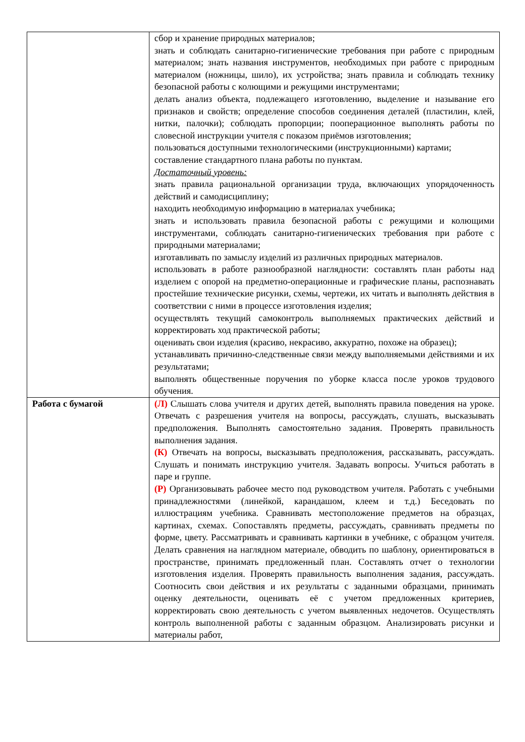| | сбор и хранение природных материалов; знать и соблюдать санитарно-гигиенические требования при работе с природным материалом; знать названия инструментов, необходимых при работе с природным материалом (ножницы, шило), их устройства; знать правила и соблюдать технику безопасной работы с колющими и режущими инструментами; делать анализ объекта, подлежащего изготовлению, выделение и называние его признаков и свойств; определение способов соединения деталей (пластилин, клей, нитки, палочки); соблюдать пропорции; пооперационное выполнять работы по словесной инструкции учителя с показом приёмов изготовления; пользоваться доступными технологическими (инструкционными) картами; составление стандартного плана работы по пунктам. Достаточный уровень: знать правила рациональной организации труда, включающих упорядоченность действий и самодисциплину; находить необходимую информацию в материалах учебника; знать и использовать правила безопасной работы с режущими и колющими инструментами, соблюдать санитарно-гигиенических требования при работе с природными материалами; изготавливать по замыслу изделий из различных природных материалов. использовать в работе разнообразной наглядности: составлять план работы над изделием с опорой на предметно-операционные и графические планы, распознавать простейшие технические рисунки, схемы, чертежи, их читать и выполнять действия в соответствии с ними в процессе изготовления изделия; осуществлять текущий самоконтроль выполняемых практических действий и корректировать ход практической работы; оценивать свои изделия (красиво, некрасиво, аккуратно, похоже на образец); устанавливать причинно-следственные связи между выполняемыми действиями и их результатами; выполнять общественные поручения по уборке класса после уроков трудового обучения. |
| Работа с бумагой | (Л) Слышать слова учителя и других детей, выполнять правила поведения на уроке. Отвечать с разрешения учителя на вопросы, рассуждать, слушать, высказывать предположения. Выполнять самостоятельно задания. Проверять правильность выполнения задания. (К) Отвечать на вопросы, высказывать предположения, рассказывать, рассуждать. Слушать и понимать инструкцию учителя. Задавать вопросы. Учиться работать в паре и группе. (Р) Организовывать рабочее место под руководством учителя. Работать с учебными принадлежностями (линейкой, карандашом, клеем и т.д.) Беседовать по иллюстрациям учебника. Сравнивать местоположение предметов на образцах, картинах, схемах. Сопоставлять предметы, рассуждать, сравнивать предметы по форме, цвету. Рассматривать и сравнивать картинки в учебнике, с образцом учителя. Делать сравнения на наглядном материале, обводить по шаблону, ориентироваться в пространстве, принимать предложенный план. Составлять отчет о технологии изготовления изделия. Проверять правильность выполнения задания, рассуждать. Соотносить свои действия и их результаты с заданными образцами, принимать оценку деятельности, оценивать её с учетом предложенных критериев, корректировать свою деятельность с учетом выявленных недочетов. Осуществлять контроль выполненной работы с заданным образцом. Анализировать рисунки и материалы работ, |